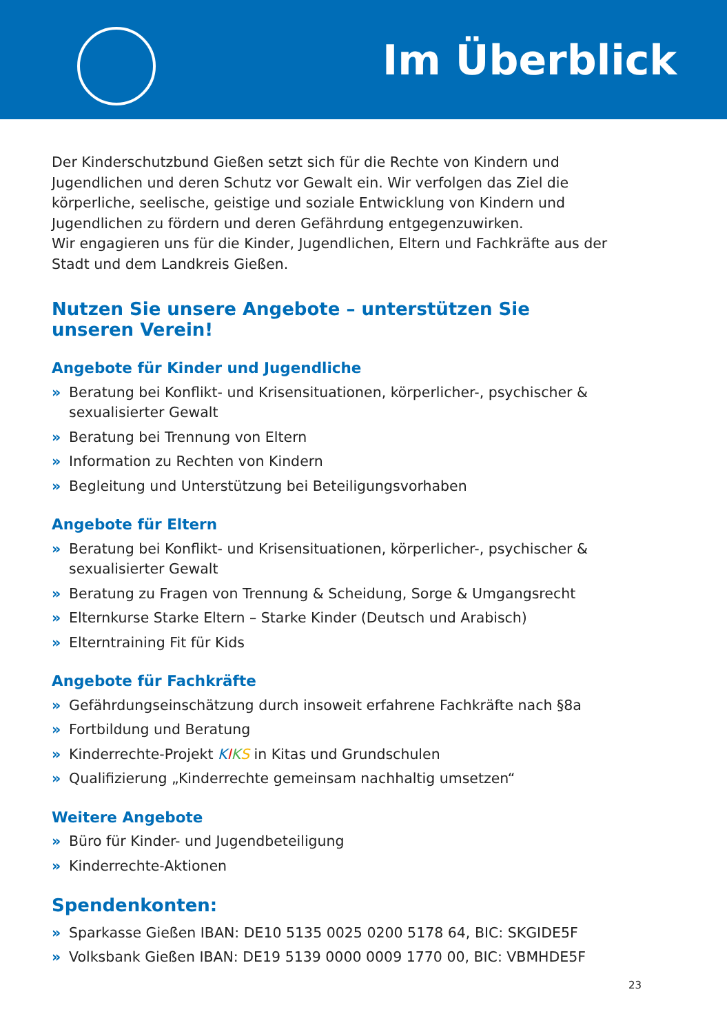Im Überblick
Der Kinderschutzbund Gießen setzt sich für die Rechte von Kindern und Jugendlichen und deren Schutz vor Gewalt ein. Wir verfolgen das Ziel die körperliche, seelische, geistige und soziale Entwicklung von Kindern und Jugendlichen zu fördern und deren Gefährdung entgegenzuwirken.
Wir engagieren uns für die Kinder, Jugendlichen, Eltern und Fachkräfte aus der Stadt und dem Landkreis Gießen.
Nutzen Sie unsere Angebote – unterstützen Sie unseren Verein!
Angebote für Kinder und Jugendliche
» Beratung bei Konflikt- und Krisensituationen, körperlicher-, psychischer & sexualisierter Gewalt
» Beratung bei Trennung von Eltern
» Information zu Rechten von Kindern
» Begleitung und Unterstützung bei Beteiligungsvorhaben
Angebote für Eltern
» Beratung bei Konflikt- und Krisensituationen, körperlicher-, psychischer & sexualisierter Gewalt
» Beratung zu Fragen von Trennung & Scheidung, Sorge & Umgangsrecht
» Elternkurse Starke Eltern – Starke Kinder (Deutsch und Arabisch)
» Elterntraining Fit für Kids
Angebote für Fachkräfte
» Gefährdungseinschätzung durch insoweit erfahrene Fachkräfte nach §8a
» Fortbildung und Beratung
» Kinderrechte-Projekt KIKS in Kitas und Grundschulen
» Qualifizierung „Kinderrechte gemeinsam nachhaltig umsetzen“
Weitere Angebote
» Büro für Kinder- und Jugendbeteiligung
» Kinderrechte-Aktionen
Spendenkonten:
» Sparkasse Gießen IBAN: DE10 5135 0025 0200 5178 64, BIC: SKGIDE5F
» Volksbank Gießen IBAN: DE19 5139 0000 0009 1770 00, BIC: VBMHDE5F
23